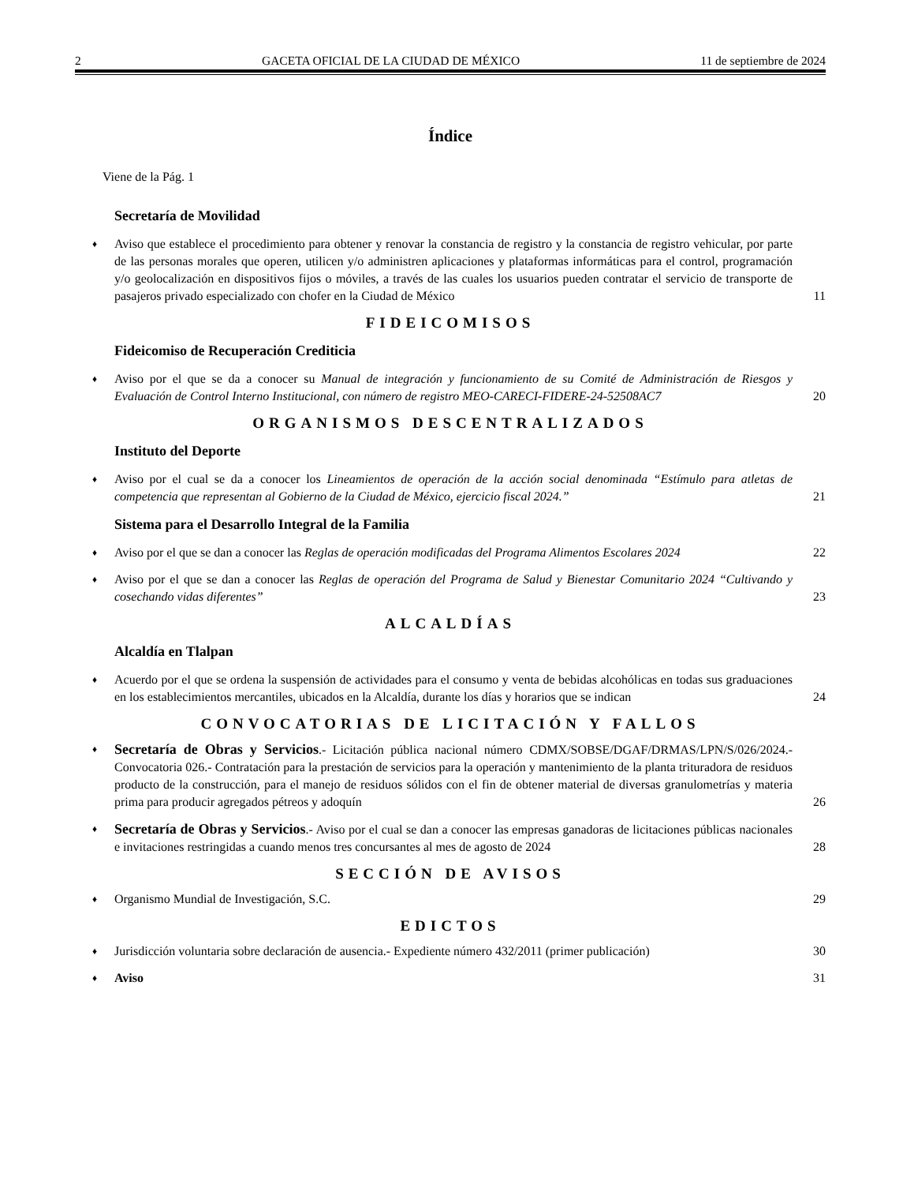2 GACETA OFICIAL DE LA CIUDAD DE MÉXICO 11 de septiembre de 2024
Índice
Viene de la Pág. 1
Secretaría de Movilidad
♦ Aviso que establece el procedimiento para obtener y renovar la constancia de registro y la constancia de registro vehicular, por parte de las personas morales que operen, utilicen y/o administren aplicaciones y plataformas informáticas para el control, programación y/o geolocalización en dispositivos fijos o móviles, a través de las cuales los usuarios pueden contratar el servicio de transporte de pasajeros privado especializado con chofer en la Ciudad de México 11
FIDEICOMISOS
Fideicomiso de Recuperación Crediticia
♦ Aviso por el que se da a conocer su Manual de integración y funcionamiento de su Comité de Administración de Riesgos y Evaluación de Control Interno Institucional, con número de registro MEO-CARECI-FIDERE-24-52508AC7 20
ORGANISMOS DESCENTRALIZADOS
Instituto del Deporte
♦ Aviso por el cual se da a conocer los Lineamientos de operación de la acción social denominada “Estímulo para atletas de competencia que representan al Gobierno de la Ciudad de México, ejercicio fiscal 2024.” 21
Sistema para el Desarrollo Integral de la Familia
♦ Aviso por el que se dan a conocer las Reglas de operación modificadas del Programa Alimentos Escolares 2024 22
♦ Aviso por el que se dan a conocer las Reglas de operación del Programa de Salud y Bienestar Comunitario 2024 “Cultivando y cosechando vidas diferentes” 23
ALCALDÍAS
Alcaldía en Tlalpan
♦ Acuerdo por el que se ordena la suspensión de actividades para el consumo y venta de bebidas alcohólicas en todas sus graduaciones en los establecimientos mercantiles, ubicados en la Alcaldía, durante los días y horarios que se indican 24
CONVOCATORIAS DE LICITACIÓN Y FALLOS
♦ Secretaría de Obras y Servicios.- Licitación pública nacional número CDMX/SOBSE/DGAF/DRMAS/LPN/S/026/2024.- Convocatoria 026.- Contratación para la prestación de servicios para la operación y mantenimiento de la planta trituradora de residuos producto de la construcción, para el manejo de residuos sólidos con el fin de obtener material de diversas granulometrías y materia prima para producir agregados pétreos y adoquín 26
♦ Secretaría de Obras y Servicios.- Aviso por el cual se dan a conocer las empresas ganadoras de licitaciones públicas nacionales e invitaciones restringidas a cuando menos tres concursantes al mes de agosto de 2024 28
SECCIÓN DE AVISOS
♦ Organismo Mundial de Investigación, S.C. 29
EDICTOS
♦ Jurisdicción voluntaria sobre declaración de ausencia.- Expediente número 432/2011 (primer publicación) 30
♦ Aviso 31